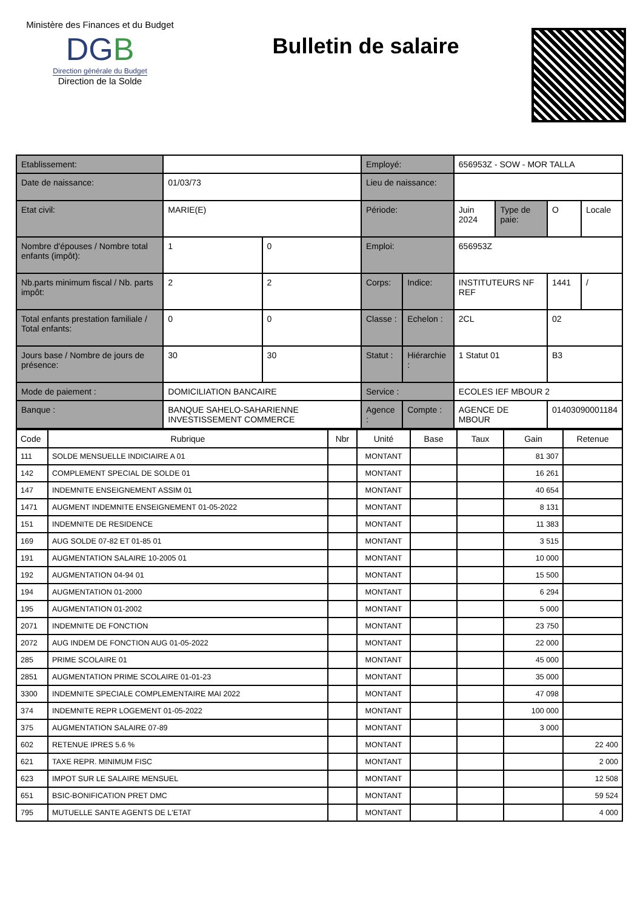Ministère des Finances et du Budget
DGB
Direction générale du Budget
Direction de la Solde
Bulletin de salaire
| Etablissement: | | | Employé: | | 656953Z - SOW - MOR TALLA | | | |
| Date de naissance: | 01/03/73 | | Lieu de naissance: | | | | | |
| Etat civil: | MARIE(E) | | Période: | | Juin 2024 | Type de paie: | O | Locale |
| Nombre d'épouses / Nombre total enfants (impôt): | 1 | 0 | Emploi: | | 656953Z | | | |
| Nb.parts minimum fiscal / Nb. parts impôt: | 2 | 2 | Corps: | Indice: | INSTITUTEURS NF REF | | 1441 | / |
| Total enfants prestation familiale / Total enfants: | 0 | 0 | Classe : | Echelon : | 2CL | | 02 | |
| Jours base / Nombre de jours de présence: | 30 | 30 | Statut : | Hiérarchie : | 1 Statut 01 | | B3 | |
| Mode de paiement : | DOMICILIATION BANCAIRE | | Service : | | ECOLES IEF MBOUR 2 | | | |
| Banque : | BANQUE SAHELO-SAHARIENNE INVESTISSEMENT COMMERCE | | Agence : | Compte : | AGENCE DE MBOUR | | 01403090001184 | |
| Code | Rubrique | Nbr | Unité | Base | Taux | Gain | Retenue |
| --- | --- | --- | --- | --- | --- | --- | --- |
| 111 | SOLDE MENSUELLE INDICIAIRE A 01 | | MONTANT | | | 81 307 | |
| 142 | COMPLEMENT SPECIAL DE SOLDE 01 | | MONTANT | | | 16 261 | |
| 147 | INDEMNITE ENSEIGNEMENT ASSIM 01 | | MONTANT | | | 40 654 | |
| 1471 | AUGMENT INDEMNITE ENSEIGNEMENT 01-05-2022 | | MONTANT | | | 8 131 | |
| 151 | INDEMNITE DE RESIDENCE | | MONTANT | | | 11 383 | |
| 169 | AUG SOLDE 07-82 ET 01-85 01 | | MONTANT | | | 3 515 | |
| 191 | AUGMENTATION SALAIRE 10-2005 01 | | MONTANT | | | 10 000 | |
| 192 | AUGMENTATION 04-94 01 | | MONTANT | | | 15 500 | |
| 194 | AUGMENTATION 01-2000 | | MONTANT | | | 6 294 | |
| 195 | AUGMENTATION 01-2002 | | MONTANT | | | 5 000 | |
| 2071 | INDEMNITE DE FONCTION | | MONTANT | | | 23 750 | |
| 2072 | AUG INDEM DE FONCTION AUG 01-05-2022 | | MONTANT | | | 22 000 | |
| 285 | PRIME SCOLAIRE 01 | | MONTANT | | | 45 000 | |
| 2851 | AUGMENTATION PRIME SCOLAIRE 01-01-23 | | MONTANT | | | 35 000 | |
| 3300 | INDEMNITE SPECIALE COMPLEMENTAIRE MAI 2022 | | MONTANT | | | 47 098 | |
| 374 | INDEMNITE REPR LOGEMENT 01-05-2022 | | MONTANT | | | 100 000 | |
| 375 | AUGMENTATION SALAIRE 07-89 | | MONTANT | | | 3 000 | |
| 602 | RETENUE IPRES 5.6 % | | MONTANT | | | | 22 400 |
| 621 | TAXE REPR. MINIMUM FISC | | MONTANT | | | | 2 000 |
| 623 | IMPOT SUR LE SALAIRE MENSUEL | | MONTANT | | | | 12 508 |
| 651 | BSIC-BONIFICATION PRET DMC | | MONTANT | | | | 59 524 |
| 795 | MUTUELLE SANTE AGENTS DE L'ETAT | | MONTANT | | | | 4 000 |